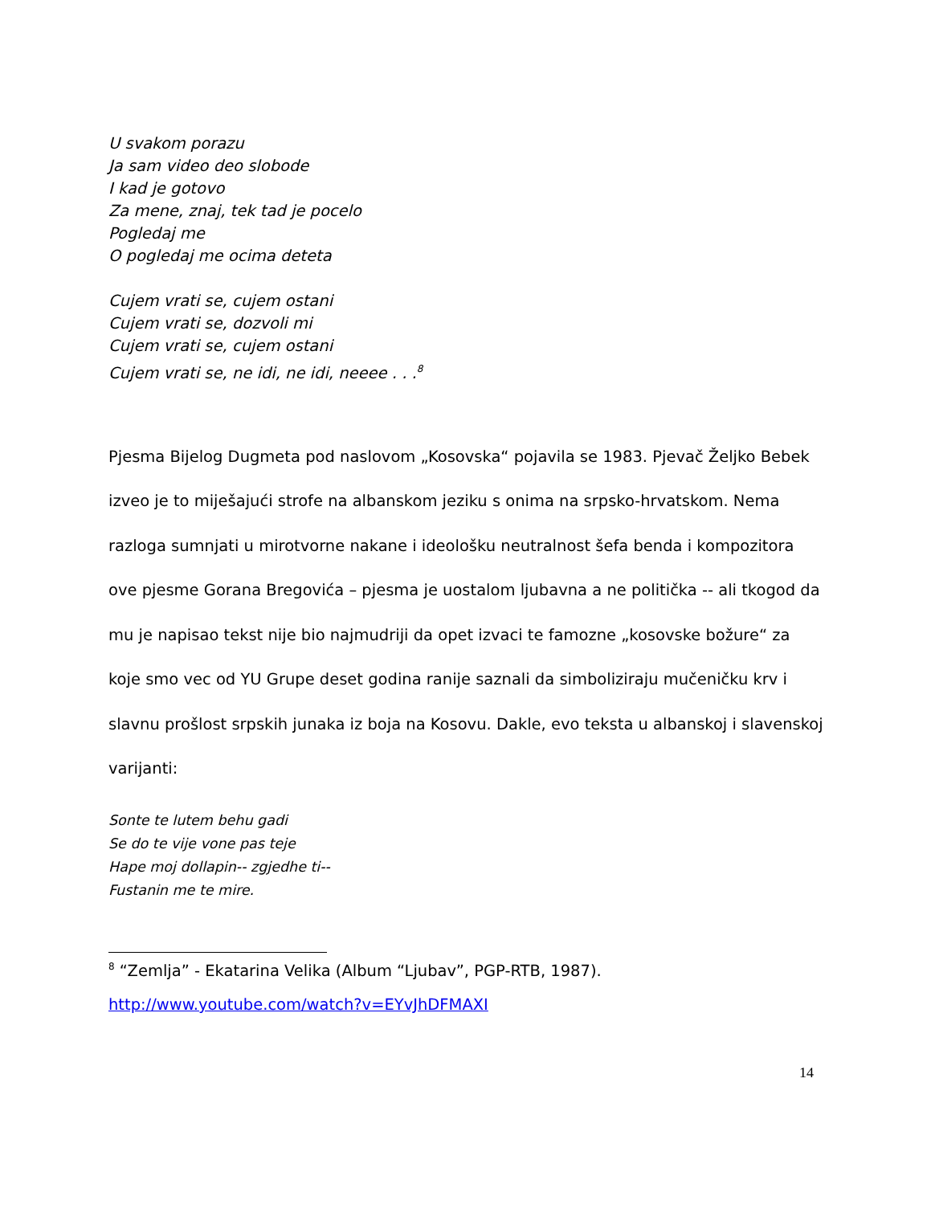U svakom porazu
Ja sam video deo slobode
I kad je gotovo
Za mene, znaj, tek tad je pocelo
Pogledaj me
O pogledaj me ocima deteta
Cujem vrati se, cujem ostani
Cujem vrati se, dozvoli mi
Cujem vrati se, cujem ostani
Cujem vrati se, ne idi, ne idi, neeee . . .<sup>8</sup>
Pjesma Bijelog Dugmeta pod naslovom „Kosovska“ pojavila se 1983. Pjevač Željko Bebek izveo je to miješajući strofe na albanskom jeziku s onima na srpsko-hrvatskom. Nema razloga sumnjati u mirotvorne nakane i ideološku neutralnost šefa benda i kompozitora ove pjesme Gorana Bregovića – pjesma je uostalom ljubavna a ne politička -- ali tkogod da mu je napisao tekst nije bio najmudriji da opet izvaci te famozne „kosovske božure“ za koje smo vec od YU Grupe deset godina ranije saznali da simboliziraju mučeničku krv i slavnu prošlost srpskih junaka iz boja na Kosovu. Dakle, evo teksta u albanskoj i slavenskoj varijanti:
Sonte te lutem behu gadi
Se do te vije vone pas teje
Hape moj dollapin-- zgjedhe ti--
Fustanin me te mire.
<sup>8</sup> “Zemlja” - Ekatarina Velika (Album “Ljubav”, PGP-RTB, 1987).
http://www.youtube.com/watch?v=EYvJhDFMAXI
14